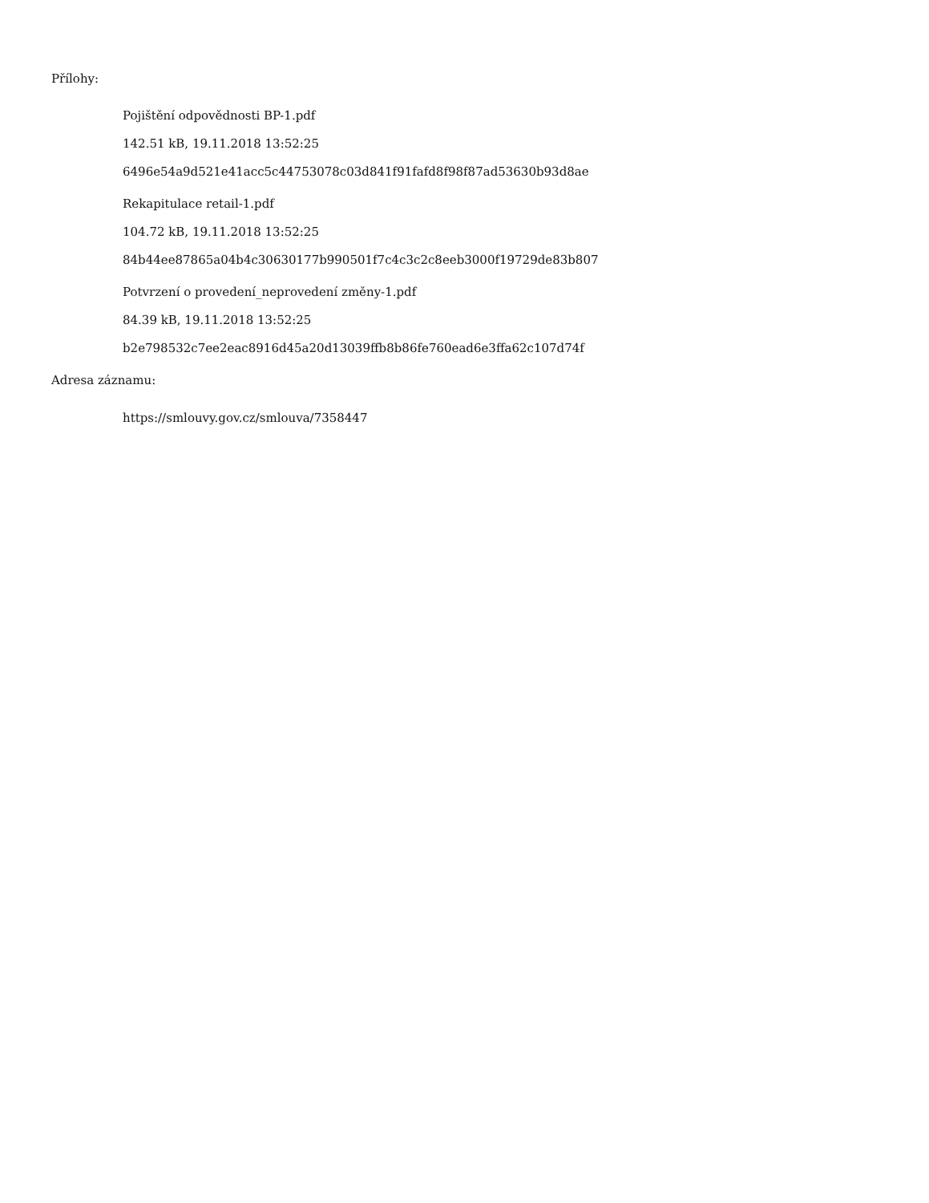Přílohy:
Pojištění odpovědnosti BP-1.pdf
142.51 kB, 19.11.2018 13:52:25
6496e54a9d521e41acc5c44753078c03d841f91fafd8f98f87ad53630b93d8ae
Rekapitulace retail-1.pdf
104.72 kB, 19.11.2018 13:52:25
84b44ee87865a04b4c30630177b990501f7c4c3c2c8eeb3000f19729de83b807
Potvrzení o provedení_neprovedení změny-1.pdf
84.39 kB, 19.11.2018 13:52:25
b2e798532c7ee2eac8916d45a20d13039ffb8b86fe760ead6e3ffa62c107d74f
Adresa záznamu:
https://smlouvy.gov.cz/smlouva/7358447